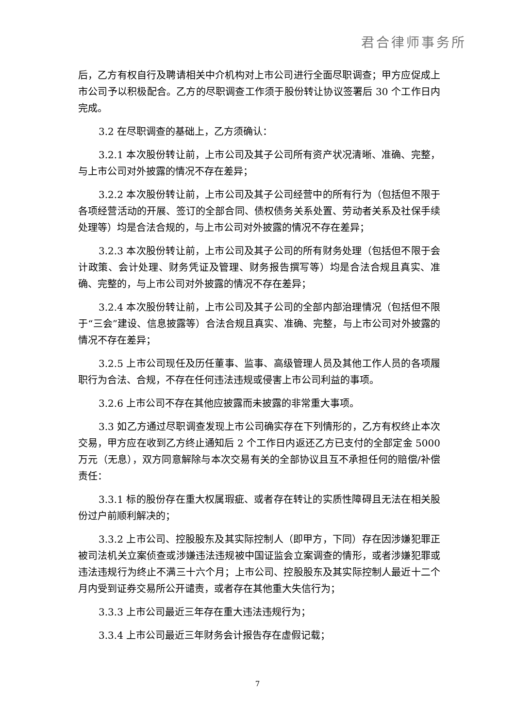君合律师事务所
后，乙方有权自行及聘请相关中介机构对上市公司进行全面尽职调查；甲方应促成上市公司予以积极配合。乙方的尽职调查工作须于股份转让协议签署后 30 个工作日内完成。
3.2 在尽职调查的基础上，乙方须确认：
3.2.1 本次股份转让前，上市公司及其子公司所有资产状况清晰、准确、完整，与上市公司对外披露的情况不存在差异；
3.2.2 本次股份转让前，上市公司及其子公司经营中的所有行为（包括但不限于各项经营活动的开展、签订的全部合同、债权债务关系处置、劳动者关系及社保手续处理等）均是合法合规的，与上市公司对外披露的情况不存在差异；
3.2.3 本次股份转让前，上市公司及其子公司的所有财务处理（包括但不限于会计政策、会计处理、财务凭证及管理、财务报告撰写等）均是合法合规且真实、准确、完整的，与上市公司对外披露的情况不存在差异；
3.2.4 本次股份转让前，上市公司及其子公司的全部内部治理情况（包括但不限于“三会”建设、信息披露等）合法合规且真实、准确、完整，与上市公司对外披露的情况不存在差异；
3.2.5 上市公司现任及历任董事、监事、高级管理人员及其他工作人员的各项履职行为合法、合规，不存在任何违法违规或侵害上市公司利益的事项。
3.2.6 上市公司不存在其他应披露而未披露的非常重大事项。
3.3 如乙方通过尽职调查发现上市公司确实存在下列情形的，乙方有权终止本次交易，甲方应在收到乙方终止通知后 2 个工作日内返还乙方已支付的全部定金 5000 万元（无息），双方同意解除与本次交易有关的全部协议且互不承担任何的赔偿/补偿责任：
3.3.1 标的股份存在重大权属瑕疵、或者存在转让的实质性障碍且无法在相关股份过户前顺利解决的；
3.3.2 上市公司、控股股东及其实际控制人（即甲方，下同）存在因涉嫌犯罪正被司法机关立案侦查或涉嫌违法违规被中国证监会立案调查的情形，或者涉嫌犯罪或违法违规行为终止不满三十六个月；上市公司、控股股东及其实际控制人最近十二个月内受到证券交易所公开谴责，或者存在其他重大失信行为；
3.3.3 上市公司最近三年存在重大违法违规行为；
3.3.4 上市公司最近三年财务会计报告存在虚假记载；
7